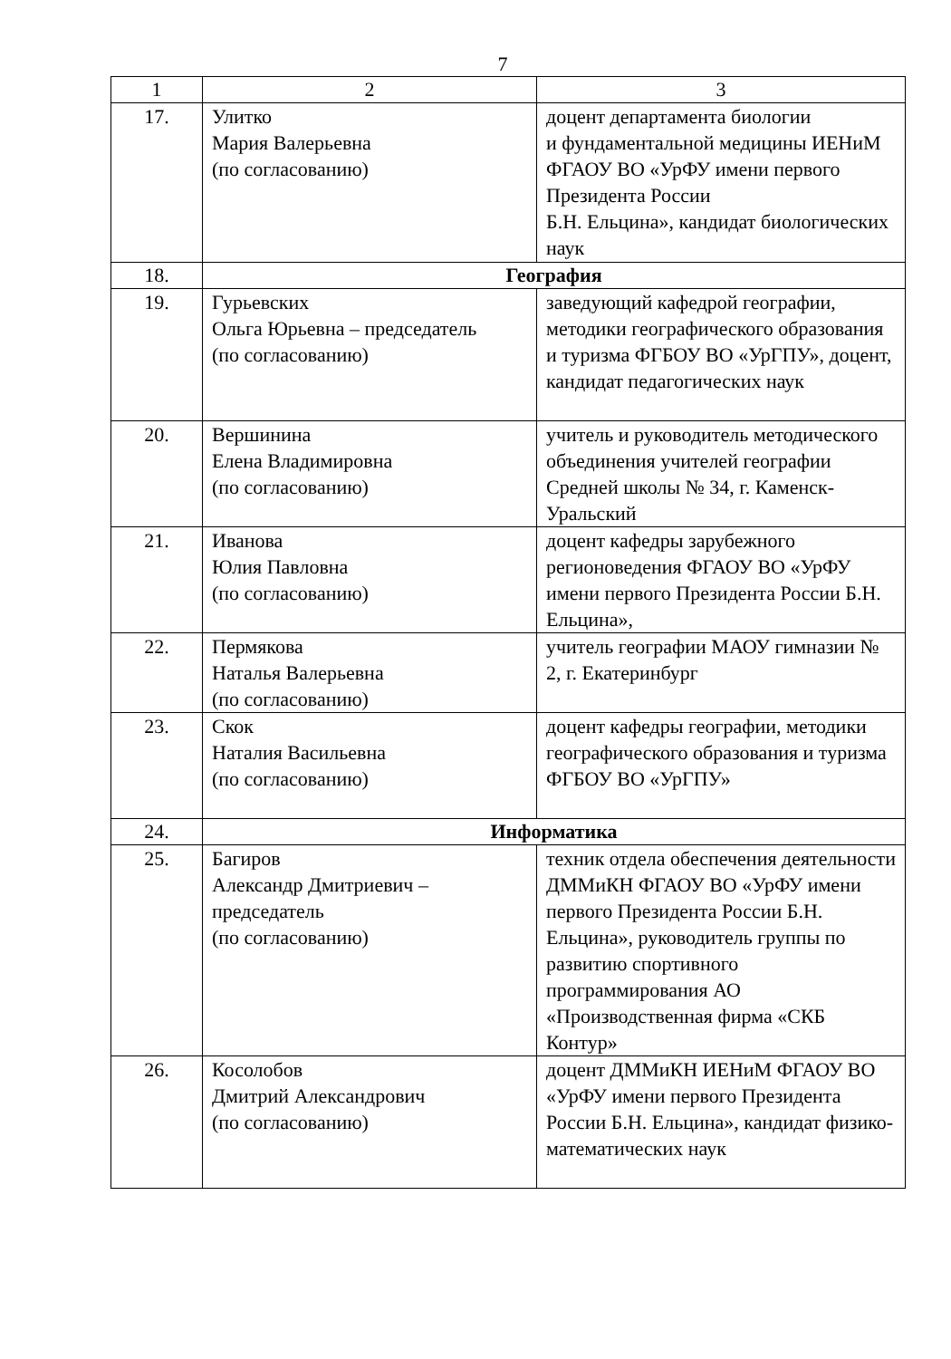7
| 1 | 2 | 3 |
| 17. | Улитко Мария Валерьевна (по согласованию) | доцент департамента биологии и фундаментальной медицины ИЕНиМ ФГАОУ ВО «УрФУ имени первого Президента России Б.Н. Ельцина», кандидат биологических наук |
| 18. | География | |
| 19. | Гурьевских Ольга Юрьевна – председатель (по согласованию) | заведующий кафедрой географии, методики географического образования и туризма ФГБОУ ВО «УрГПУ», доцент, кандидат педагогических наук |
| 20. | Вершинина Елена Владимировна (по согласованию) | учитель и руководитель методического объединения учителей географии Средней школы № 34, г. Каменск-Уральский |
| 21. | Иванова Юлия Павловна (по согласованию) | доцент кафедры зарубежного регионоведения ФГАОУ ВО «УрФУ имени первого Президента России Б.Н. Ельцина», |
| 22. | Пермякова Наталья Валерьевна (по согласованию) | учитель географии МАОУ гимназии № 2, г. Екатеринбург |
| 23. | Скок Наталия Васильевна (по согласованию) | доцент кафедры географии, методики географического образования и туризма ФГБОУ ВО «УрГПУ» |
| 24. | Информатика | |
| 25. | Багиров Александр Дмитриевич – председатель (по согласованию) | техник отдела обеспечения деятельности ДММиКН ФГАОУ ВО «УрФУ имени первого Президента России Б.Н. Ельцина», руководитель группы по развитию спортивного программирования АО «Производственная фирма «СКБ Контур» |
| 26. | Косолобов Дмитрий Александрович (по согласованию) | доцент ДММиКН ИЕНиМ ФГАОУ ВО «УрФУ имени первого Президента России Б.Н. Ельцина», кандидат физико-математических наук |